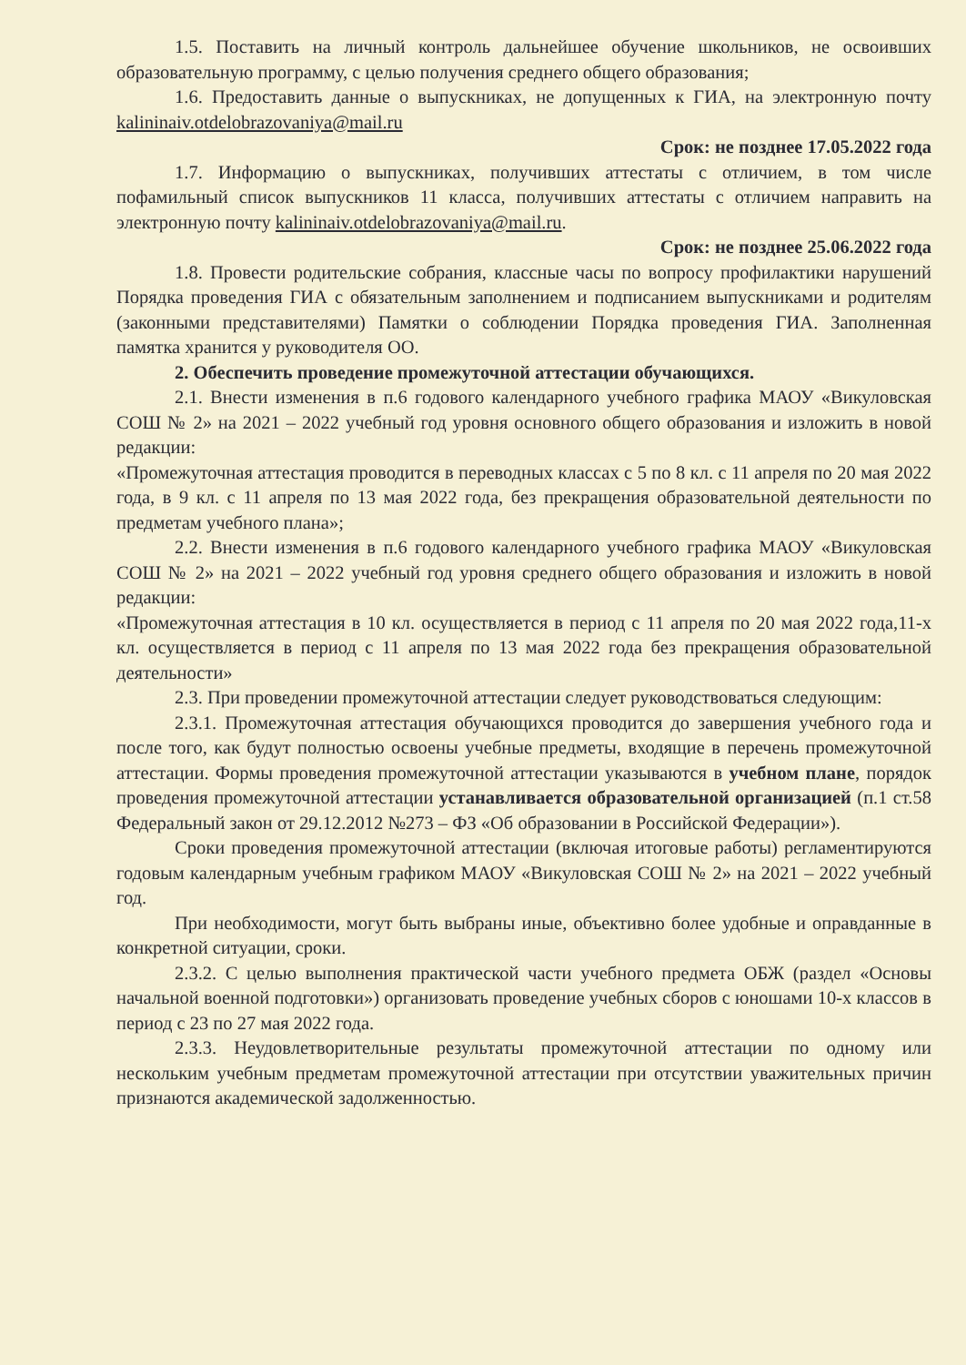1.5. Поставить на личный контроль дальнейшее обучение школьников, не освоивших образовательную программу, с целью получения среднего общего образования;
1.6. Предоставить данные о выпускниках, не допущенных к ГИА, на электронную почту kalininaiv.otdelobrazovaniya@mail.ru
Срок: не позднее 17.05.2022 года
1.7. Информацию о выпускниках, получивших аттестаты с отличием, в том числе пофамильный список выпускников 11 класса, получивших аттестаты с отличием направить на электронную почту kalininaiv.otdelobrazovaniya@mail.ru.
Срок: не позднее 25.06.2022 года
1.8. Провести родительские собрания, классные часы по вопросу профилактики нарушений Порядка проведения ГИА с обязательным заполнением и подписанием выпускниками и родителям (законными представителями) Памятки о соблюдении Порядка проведения ГИА. Заполненная памятка хранится у руководителя ОО.
2. Обеспечить проведение промежуточной аттестации обучающихся.
2.1. Внести изменения в п.6 годового календарного учебного графика МАОУ «Викуловская СОШ № 2» на 2021 – 2022 учебный год уровня основного общего образования и изложить в новой редакции:
«Промежуточная аттестация проводится в переводных классах с 5 по 8 кл. с 11 апреля по 20 мая 2022 года, в 9 кл. с 11 апреля по 13 мая 2022 года, без прекращения образовательной деятельности по предметам учебного плана»;
2.2. Внести изменения в п.6 годового календарного учебного графика МАОУ «Викуловская СОШ № 2» на 2021 – 2022 учебный год уровня среднего общего образования и изложить в новой редакции:
«Промежуточная аттестация в 10 кл. осуществляется в период с 11 апреля по 20 мая 2022 года,11-х кл. осуществляется в период с 11 апреля по 13 мая 2022 года без прекращения образовательной деятельности»
2.3. При проведении промежуточной аттестации следует руководствоваться следующим:
2.3.1. Промежуточная аттестация обучающихся проводится до завершения учебного года и после того, как будут полностью освоены учебные предметы, входящие в перечень промежуточной аттестации. Формы проведения промежуточной аттестации указываются в учебном плане, порядок проведения промежуточной аттестации устанавливается образовательной организацией (п.1 ст.58 Федеральный закон от 29.12.2012 №273 – ФЗ «Об образовании в Российской Федерации»).
Сроки проведения промежуточной аттестации (включая итоговые работы) регламентируются годовым календарным учебным графиком МАОУ «Викуловская СОШ № 2» на 2021 – 2022 учебный год.
При необходимости, могут быть выбраны иные, объективно более удобные и оправданные в конкретной ситуации, сроки.
2.3.2. С целью выполнения практической части учебного предмета ОБЖ (раздел «Основы начальной военной подготовки») организовать проведение учебных сборов с юношами 10-х классов в период с 23 по 27 мая 2022 года.
2.3.3. Неудовлетворительные результаты промежуточной аттестации по одному или нескольким учебным предметам промежуточной аттестации при отсутствии уважительных причин признаются академической задолженностью.